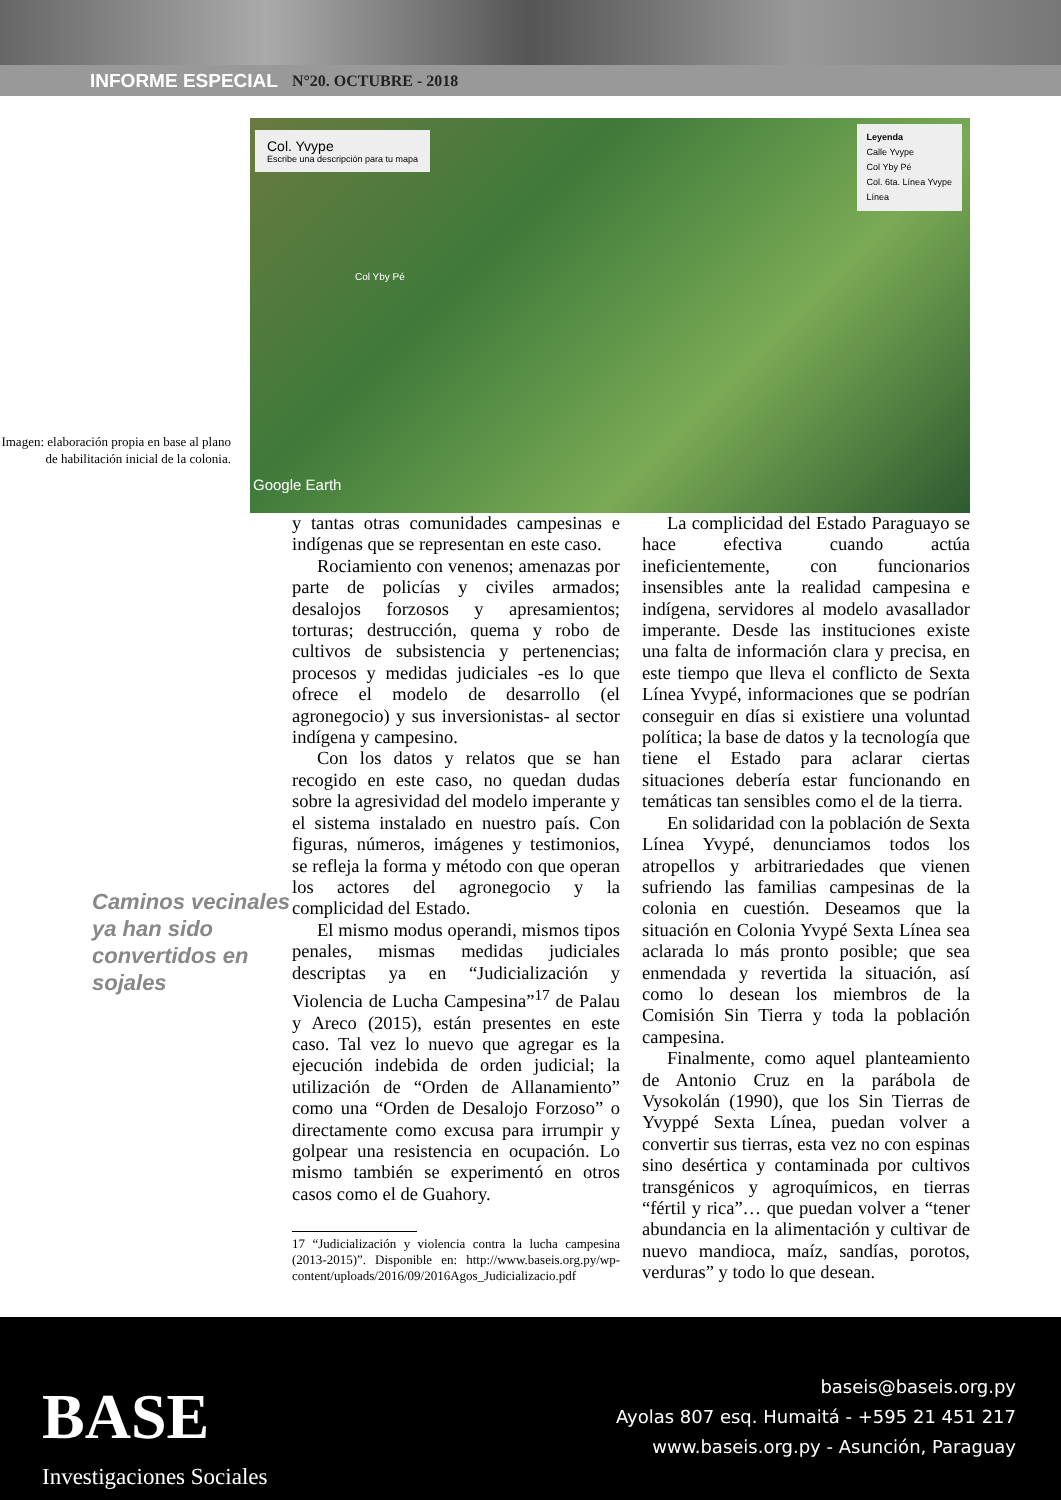INFORME ESPECIAL N°20. OCTUBRE - 2018
Imagen: elaboración propia en base al plano de habilitación inicial de la colonia.
Col. Yvype
Escribe una descripción para tu mapa
Leyenda
Calle Yvype
Col Yby Pé
Col. 6ta. Línea Yvype
Línea
Col Yby Pé
Google Earth
Caminos vecinales ya han sido convertidos en sojales
y tantas otras comunidades campesinas e indígenas que se representan en este caso.
Rociamiento con venenos; amenazas por parte de policías y civiles armados; desalojos forzosos y apresamientos; torturas; destrucción, quema y robo de cultivos de subsistencia y pertenencias; procesos y medidas judiciales -es lo que ofrece el modelo de desarrollo (el agronegocio) y sus inversionistas- al sector indígena y campesino.
Con los datos y relatos que se han recogido en este caso, no quedan dudas sobre la agresividad del modelo imperante y el sistema instalado en nuestro país. Con figuras, números, imágenes y testimonios, se refleja la forma y método con que operan los actores del agronegocio y la complicidad del Estado.
El mismo modus operandi, mismos tipos penales, mismas medidas judiciales descriptas ya en “Judicialización y Violencia de Lucha Campesina”<sup>17</sup> de Palau y Areco (2015), están presentes en este caso. Tal vez lo nuevo que agregar es la ejecución indebida de orden judicial; la utilización de “Orden de Allanamiento” como una “Orden de Desalojo Forzoso” o directamente como excusa para irrumpir y golpear una resistencia en ocupación. Lo mismo también se experimentó en otros casos como el de Guahory.
17 “Judicialización y violencia contra la lucha campesina (2013-2015)”. Disponible en: http://www.baseis.org.py/wp-content/uploads/2016/09/2016Agos_Judicializacio.pdf
La complicidad del Estado Paraguayo se hace efectiva cuando actúa ineficientemente, con funcionarios insensibles ante la realidad campesina e indígena, servidores al modelo avasallador imperante. Desde las instituciones existe una falta de información clara y precisa, en este tiempo que lleva el conflicto de Sexta Línea Yvypé, informaciones que se podrían conseguir en días si existiere una voluntad política; la base de datos y la tecnología que tiene el Estado para aclarar ciertas situaciones debería estar funcionando en temáticas tan sensibles como el de la tierra.
En solidaridad con la población de Sexta Línea Yvypé, denunciamos todos los atropellos y arbitrariedades que vienen sufriendo las familias campesinas de la colonia en cuestión. Deseamos que la situación en Colonia Yvypé Sexta Línea sea aclarada lo más pronto posible; que sea enmendada y revertida la situación, así como lo desean los miembros de la Comisión Sin Tierra y toda la población campesina.
Finalmente, como aquel planteamiento de Antonio Cruz en la parábola de Vysokolán (1990), que los Sin Tierras de Yvyppé Sexta Línea, puedan volver a convertir sus tierras, esta vez no con espinas sino desértica y contaminada por cultivos transgénicos y agroquímicos, en tierras “fértil y rica”… que puedan volver a “tener abundancia en la alimentación y cultivar de nuevo mandioca, maíz, sandías, porotos, verduras” y todo lo que desean.
BASE
Investigaciones Sociales
baseis@baseis.org.py
Ayolas 807 esq. Humaitá - +595 21 451 217
www.baseis.org.py - Asunción, Paraguay